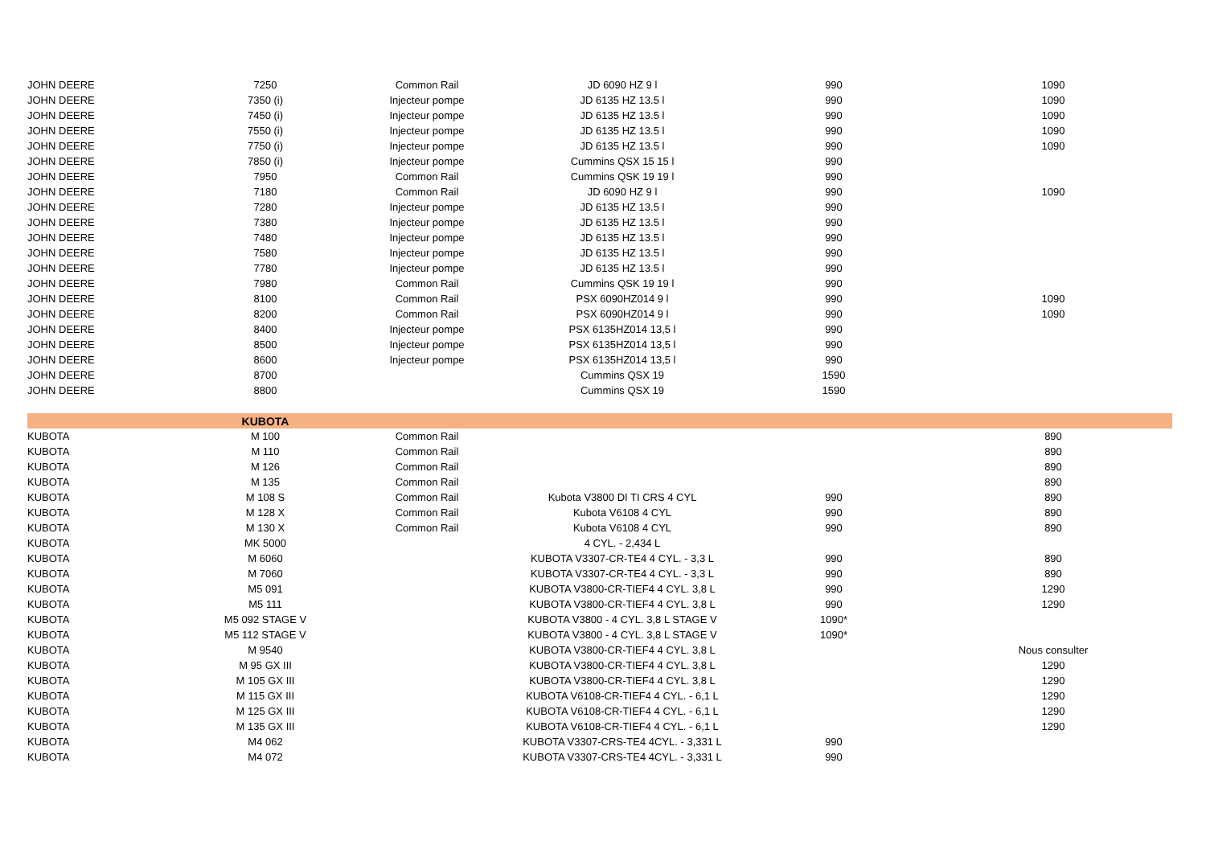| JOHN DEERE | 7250 | Common Rail | JD 6090 HZ 9 l | 990 | 1090 |
| JOHN DEERE | 7350 (i) | Injecteur pompe | JD 6135 HZ 13.5 l | 990 | 1090 |
| JOHN DEERE | 7450 (i) | Injecteur pompe | JD 6135 HZ 13.5 l | 990 | 1090 |
| JOHN DEERE | 7550 (i) | Injecteur pompe | JD 6135 HZ 13.5 l | 990 | 1090 |
| JOHN DEERE | 7750 (i) | Injecteur pompe | JD 6135 HZ 13.5 l | 990 | 1090 |
| JOHN DEERE | 7850 (i) | Injecteur pompe | Cummins QSX 15 15 l | 990 | |
| JOHN DEERE | 7950 | Common Rail | Cummins QSK 19 19 l | 990 | |
| JOHN DEERE | 7180 | Common Rail | JD 6090 HZ 9 l | 990 | 1090 |
| JOHN DEERE | 7280 | Injecteur pompe | JD 6135 HZ 13.5 l | 990 | |
| JOHN DEERE | 7380 | Injecteur pompe | JD 6135 HZ 13.5 l | 990 | |
| JOHN DEERE | 7480 | Injecteur pompe | JD 6135 HZ 13.5 l | 990 | |
| JOHN DEERE | 7580 | Injecteur pompe | JD 6135 HZ 13.5 l | 990 | |
| JOHN DEERE | 7780 | Injecteur pompe | JD 6135 HZ 13.5 l | 990 | |
| JOHN DEERE | 7980 | Common Rail | Cummins QSK 19 19 l | 990 | |
| JOHN DEERE | 8100 | Common Rail | PSX 6090HZ014 9 l | 990 | 1090 |
| JOHN DEERE | 8200 | Common Rail | PSX 6090HZ014 9 l | 990 | 1090 |
| JOHN DEERE | 8400 | Injecteur pompe | PSX 6135HZ014 13,5 l | 990 | |
| JOHN DEERE | 8500 | Injecteur pompe | PSX 6135HZ014 13,5 l | 990 | |
| JOHN DEERE | 8600 | Injecteur pompe | PSX 6135HZ014 13,5 l | 990 | |
| JOHN DEERE | 8700 | | Cummins QSX 19 | 1590 | |
| JOHN DEERE | 8800 | | Cummins QSX 19 | 1590 | |
| | KUBOTA | | | | |
| KUBOTA | M 100 | Common Rail | | | 890 |
| KUBOTA | M 110 | Common Rail | | | 890 |
| KUBOTA | M 126 | Common Rail | | | 890 |
| KUBOTA | M 135 | Common Rail | | | 890 |
| KUBOTA | M 108 S | Common Rail | Kubota V3800 DI TI CRS 4 CYL | 990 | 890 |
| KUBOTA | M 128 X | Common Rail | Kubota V6108 4 CYL | 990 | 890 |
| KUBOTA | M 130 X | Common Rail | Kubota V6108 4 CYL | 990 | 890 |
| KUBOTA | MK 5000 | | 4 CYL. - 2,434 L | | |
| KUBOTA | M 6060 | | KUBOTA V3307-CR-TE4 4 CYL. - 3,3 L | 990 | 890 |
| KUBOTA | M 7060 | | KUBOTA V3307-CR-TE4 4 CYL. - 3,3 L | 990 | 890 |
| KUBOTA | M5 091 | | KUBOTA V3800-CR-TIEF4 4 CYL. 3,8 L | 990 | 1290 |
| KUBOTA | M5 111 | | KUBOTA V3800-CR-TIEF4 4 CYL. 3,8 L | 990 | 1290 |
| KUBOTA | M5 092 STAGE V | | KUBOTA V3800 - 4 CYL. 3,8 L STAGE V | 1090* | |
| KUBOTA | M5 112 STAGE V | | KUBOTA V3800 - 4 CYL. 3,8 L STAGE V | 1090* | |
| KUBOTA | M 9540 | | KUBOTA V3800-CR-TIEF4 4 CYL. 3,8 L | | Nous consulter |
| KUBOTA | M 95 GX III | | KUBOTA V3800-CR-TIEF4 4 CYL. 3,8 L | | 1290 |
| KUBOTA | M 105 GX III | | KUBOTA V3800-CR-TIEF4 4 CYL. 3,8 L | | 1290 |
| KUBOTA | M 115 GX III | | KUBOTA V6108-CR-TIEF4 4 CYL. - 6,1 L | | 1290 |
| KUBOTA | M 125 GX III | | KUBOTA V6108-CR-TIEF4 4 CYL. - 6,1 L | | 1290 |
| KUBOTA | M 135 GX III | | KUBOTA V6108-CR-TIEF4 4 CYL. - 6,1 L | | 1290 |
| KUBOTA | M4 062 | | KUBOTA V3307-CRS-TE4 4CYL. - 3,331 L | 990 | |
| KUBOTA | M4 072 | | KUBOTA V3307-CRS-TE4 4CYL. - 3,331 L | 990 | |